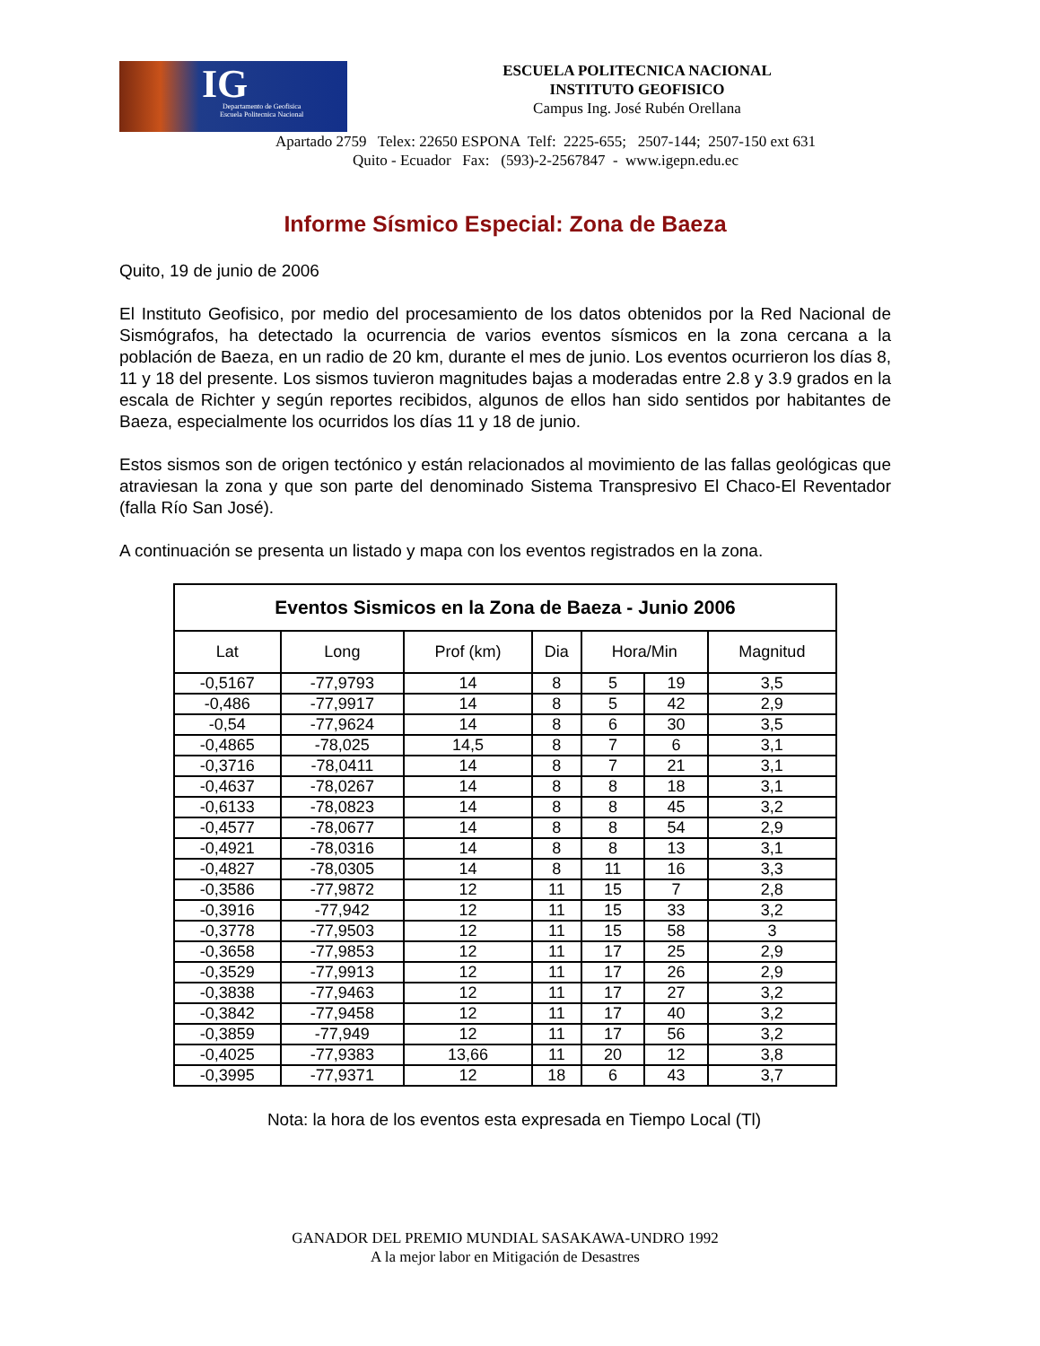IG Departamento de Geofisica
Escuela Politecnica Nacional
ESCUELA POLITECNICA NACIONAL
INSTITUTO GEOFISICO
Campus Ing. José Rubén Orellana
Apartado 2759 Telex: 22650 ESPONA Telf: 2225-655; 2507-144; 2507-150 ext 631
Quito - Ecuador Fax: (593)-2-2567847 - www.igepn.edu.ec
Informe Sísmico Especial: Zona de Baeza
Quito, 19 de junio de 2006
El Instituto Geofisico, por medio del procesamiento de los datos obtenidos por la Red Nacional de Sismógrafos, ha detectado la ocurrencia de varios eventos sísmicos en la zona cercana a la población de Baeza, en un radio de 20 km, durante el mes de junio. Los eventos ocurrieron los días 8, 11 y 18 del presente. Los sismos tuvieron magnitudes bajas a moderadas entre 2.8 y 3.9 grados en la escala de Richter y según reportes recibidos, algunos de ellos han sido sentidos por habitantes de Baeza, especialmente los ocurridos los días 11 y 18 de junio.
Estos sismos son de origen tectónico y están relacionados al movimiento de las fallas geológicas que atraviesan la zona y que son parte del denominado Sistema Transpresivo El Chaco-El Reventador (falla Río San José).
A continuación se presenta un listado y mapa con los eventos registrados en la zona.
| Eventos Sismicos en la Zona de Baeza - Junio 2006 | | | | | | |
| --- | --- | --- | --- | --- | --- | --- |
| Lat | Long | Prof (km) | Dia | Hora/Min | | Magnitud |
| -0,5167 | -77,9793 | 14 | 8 | 5 | 19 | 3,5 |
| -0,486 | -77,9917 | 14 | 8 | 5 | 42 | 2,9 |
| -0,54 | -77,9624 | 14 | 8 | 6 | 30 | 3,5 |
| -0,4865 | -78,025 | 14,5 | 8 | 7 | 6 | 3,1 |
| -0,3716 | -78,0411 | 14 | 8 | 7 | 21 | 3,1 |
| -0,4637 | -78,0267 | 14 | 8 | 8 | 18 | 3,1 |
| -0,6133 | -78,0823 | 14 | 8 | 8 | 45 | 3,2 |
| -0,4577 | -78,0677 | 14 | 8 | 8 | 54 | 2,9 |
| -0,4921 | -78,0316 | 14 | 8 | 8 | 13 | 3,1 |
| -0,4827 | -78,0305 | 14 | 8 | 11 | 16 | 3,3 |
| -0,3586 | -77,9872 | 12 | 11 | 15 | 7 | 2,8 |
| -0,3916 | -77,942 | 12 | 11 | 15 | 33 | 3,2 |
| -0,3778 | -77,9503 | 12 | 11 | 15 | 58 | 3 |
| -0,3658 | -77,9853 | 12 | 11 | 17 | 25 | 2,9 |
| -0,3529 | -77,9913 | 12 | 11 | 17 | 26 | 2,9 |
| -0,3838 | -77,9463 | 12 | 11 | 17 | 27 | 3,2 |
| -0,3842 | -77,9458 | 12 | 11 | 17 | 40 | 3,2 |
| -0,3859 | -77,949 | 12 | 11 | 17 | 56 | 3,2 |
| -0,4025 | -77,9383 | 13,66 | 11 | 20 | 12 | 3,8 |
| -0,3995 | -77,9371 | 12 | 18 | 6 | 43 | 3,7 |
Nota: la hora de los eventos esta expresada en Tiempo Local (Tl)
GANADOR DEL PREMIO MUNDIAL SASAKAWA-UNDRO 1992
A la mejor labor en Mitigación de Desastres